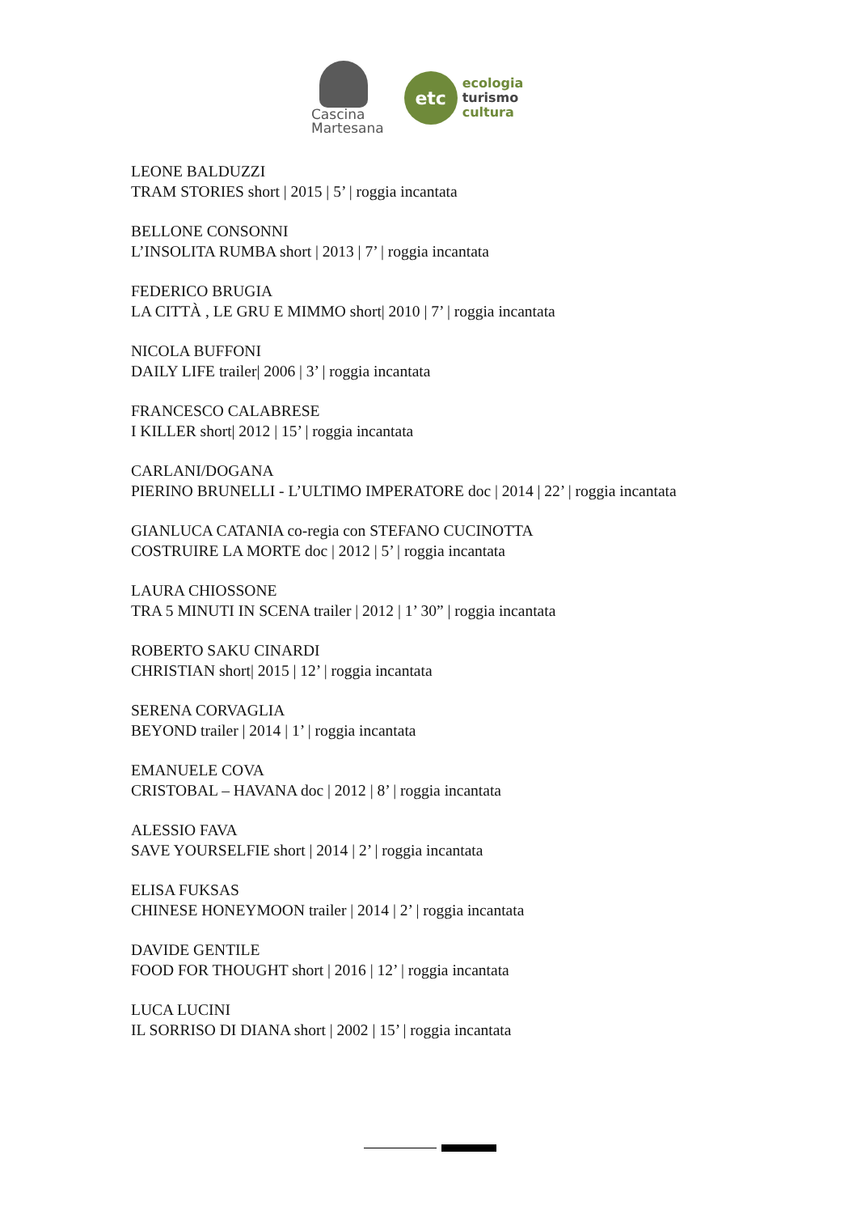Cascina
Martesana
etc
ecologia
turismo
cultura
LEONE BALDUZZI
TRAM STORIES short | 2015 | 5’ | roggia incantata
BELLONE CONSONNI
L’INSOLITA RUMBA short | 2013 | 7’ | roggia incantata
FEDERICO BRUGIA
LA CITTÀ , LE GRU E MIMMO short| 2010 | 7’ | roggia incantata
NICOLA BUFFONI
DAILY LIFE trailer| 2006 | 3’ | roggia incantata
FRANCESCO CALABRESE
I KILLER short| 2012 | 15’ | roggia incantata
CARLANI/DOGANA
PIERINO BRUNELLI - L’ULTIMO IMPERATORE doc | 2014 | 22’ | roggia incantata
GIANLUCA CATANIA co-regia con STEFANO CUCINOTTA
COSTRUIRE LA MORTE doc | 2012 | 5’ | roggia incantata
LAURA CHIOSSONE
TRA 5 MINUTI IN SCENA trailer | 2012 | 1’ 30” | roggia incantata
ROBERTO SAKU CINARDI
CHRISTIAN short| 2015 | 12’ | roggia incantata
SERENA CORVAGLIA
BEYOND trailer | 2014 | 1’ | roggia incantata
EMANUELE COVA
CRISTOBAL – HAVANA doc | 2012 | 8’ | roggia incantata
ALESSIO FAVA
SAVE YOURSELFIE short | 2014 | 2’ | roggia incantata
ELISA FUKSAS
CHINESE HONEYMOON trailer | 2014 | 2’ | roggia incantata
DAVIDE GENTILE
FOOD FOR THOUGHT short | 2016 | 12’ | roggia incantata
LUCA LUCINI
IL SORRISO DI DIANA short | 2002 | 15’ | roggia incantata